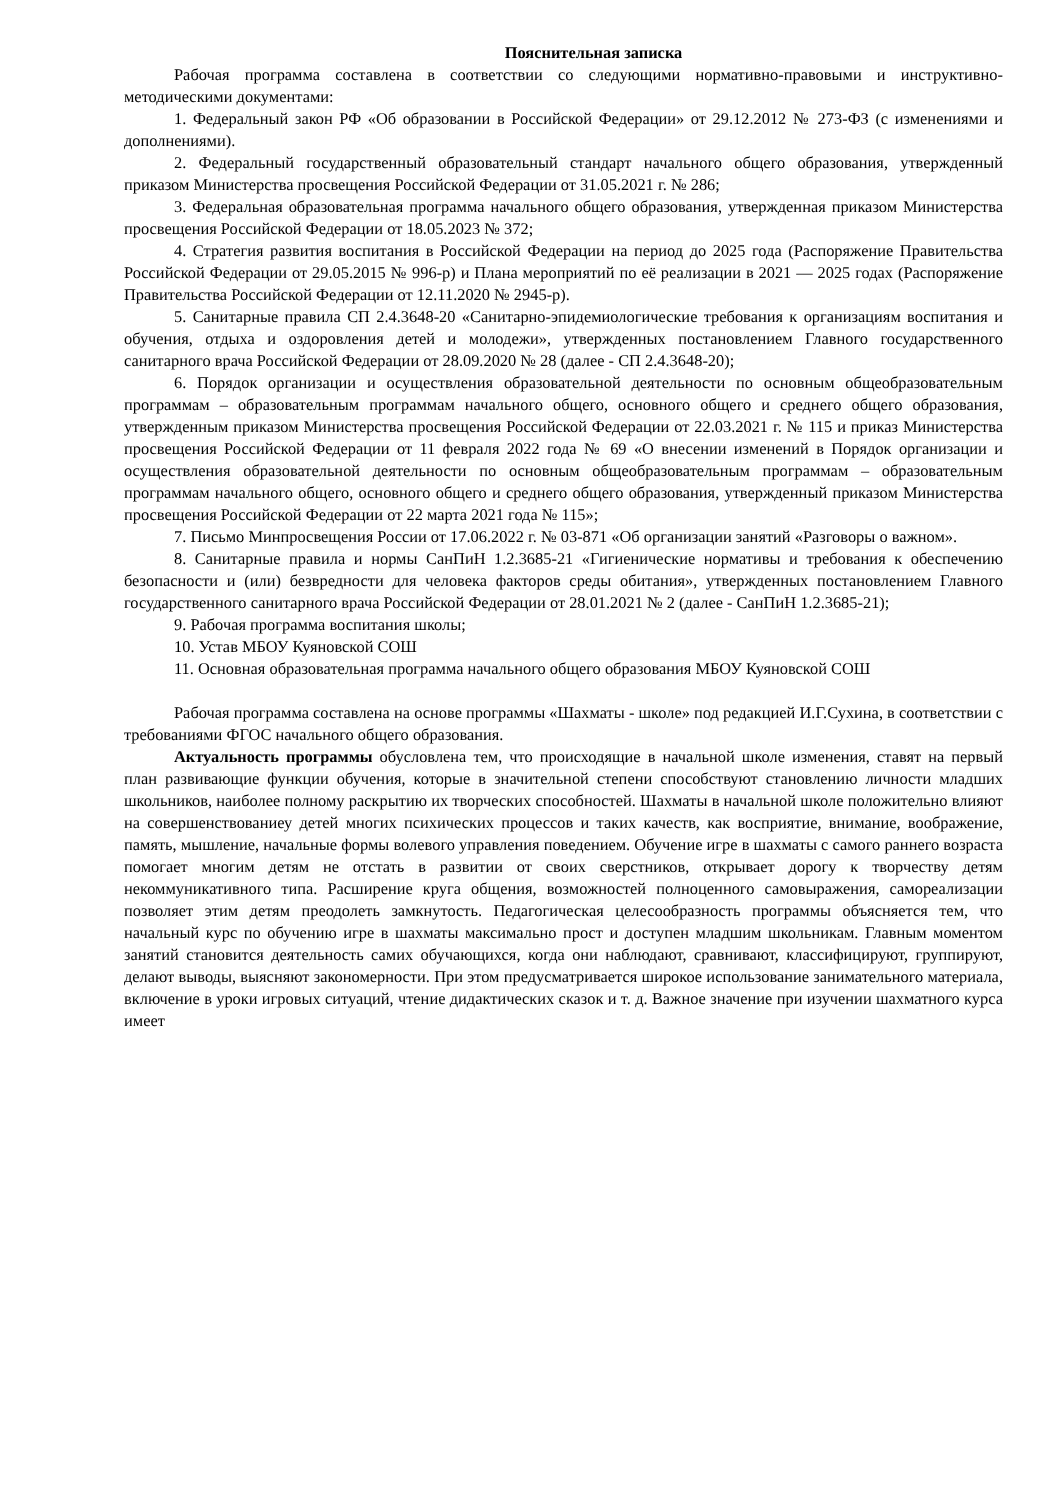Пояснительная записка
Рабочая программа составлена в соответствии со следующими нормативно-правовыми и инструктивно-методическими документами:
1. Федеральный закон РФ «Об образовании в Российской Федерации» от 29.12.2012 № 273-ФЗ (с изменениями и дополнениями).
2. Федеральный государственный образовательный стандарт начального общего образования, утвержденный приказом Министерства просвещения Российской Федерации от 31.05.2021 г. № 286;
3. Федеральная образовательная программа начального общего образования, утвержденная приказом Министерства просвещения Российской Федерации от 18.05.2023 № 372;
4. Стратегия развития воспитания в Российской Федерации на период до 2025 года (Распоряжение Правительства Российской Федерации от 29.05.2015 № 996-р) и Плана мероприятий по её реализации в 2021 — 2025 годах (Распоряжение Правительства Российской Федерации от 12.11.2020 № 2945-р).
5. Санитарные правила СП 2.4.3648-20 «Санитарно-эпидемиологические требования к организациям воспитания и обучения, отдыха и оздоровления детей и молодежи», утвержденных постановлением Главного государственного санитарного врача Российской Федерации от 28.09.2020 № 28 (далее - СП 2.4.3648-20);
6. Порядок организации и осуществления образовательной деятельности по основным общеобразовательным программам – образовательным программам начального общего, основного общего и среднего общего образования, утвержденным приказом Министерства просвещения Российской Федерации от 22.03.2021 г. № 115 и приказ Министерства просвещения Российской Федерации от 11 февраля 2022 года № 69 «О внесении изменений в Порядок организации и осуществления образовательной деятельности по основным общеобразовательным программам – образовательным программам начального общего, основного общего и среднего общего образования, утвержденный приказом Министерства просвещения Российской Федерации от 22 марта 2021 года № 115»;
7. Письмо Минпросвещения России от 17.06.2022 г. № 03-871 «Об организации занятий «Разговоры о важном».
8. Санитарные правила и нормы СанПиН 1.2.3685-21 «Гигиенические нормативы и требования к обеспечению безопасности и (или) безвредности для человека факторов среды обитания», утвержденных постановлением Главного государственного санитарного врача Российской Федерации от 28.01.2021 № 2 (далее - СанПиН 1.2.3685-21);
9. Рабочая программа воспитания школы;
10. Устав МБОУ Куяновской СОШ
11. Основная образовательная программа начального общего образования МБОУ Куяновской СОШ
Рабочая программа составлена на основе программы «Шахматы - школе» под редакцией И.Г.Сухина, в соответствии с требованиями ФГОС начального общего образования.
Актуальность программы обусловлена тем, что происходящие в начальной школе изменения, ставят на первый план развивающие функции обучения, которые в значительной степени способствуют становлению личности младших школьников, наиболее полному раскрытию их творческих способностей. Шахматы в начальной школе положительно влияют на совершенствованиеу детей многих психических процессов и таких качеств, как восприятие, внимание, воображение, память, мышление, начальные формы волевого управления поведением. Обучение игре в шахматы с самого раннего возраста помогает многим детям не отстать в развитии от своих сверстников, открывает дорогу к творчеству детям некоммуникативного типа. Расширение круга общения, возможностей полноценного самовыражения, самореализации позволяет этим детям преодолеть замкнутость. Педагогическая целесообразность программы объясняется тем, что начальный курс по обучению игре в шахматы максимально прост и доступен младшим школьникам. Главным моментом занятий становится деятельность самих обучающихся, когда они наблюдают, сравнивают, классифицируют, группируют, делают выводы, выясняют закономерности. При этом предусматривается широкое использование занимательного материала, включение в уроки игровых ситуаций, чтение дидактических сказок и т. д. Важное значение при изучении шахматного курса имеет